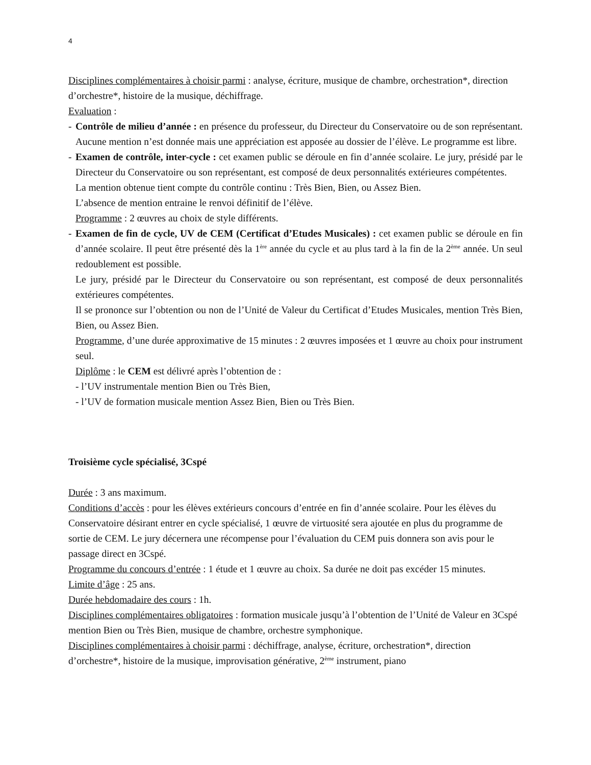4
Disciplines complémentaires à choisir parmi : analyse, écriture, musique de chambre, orchestration*, direction d’orchestre*, histoire de la musique, déchiffrage.
Evaluation :
- Contrôle de milieu d’année : en présence du professeur, du Directeur du Conservatoire ou de son représentant. Aucune mention n’est donnée mais une appréciation est apposée au dossier de l’élève. Le programme est libre.
- Examen de contrôle, inter-cycle : cet examen public se déroule en fin d’année scolaire. Le jury, présidé par le Directeur du Conservatoire ou son représentant, est composé de deux personnalités extérieures compétentes.
La mention obtenue tient compte du contrôle continu : Très Bien, Bien, ou Assez Bien.
L’absence de mention entraine le renvoi définitif de l’élève.
Programme : 2 œuvres au choix de style différents.
- Examen de fin de cycle, UV de CEM (Certificat d’Etudes Musicales) : cet examen public se déroule en fin d’année scolaire. Il peut être présenté dès la 1<sup>ère</sup> année du cycle et au plus tard à la fin de la 2<sup>ème</sup> année. Un seul redoublement est possible.
Le jury, présidé par le Directeur du Conservatoire ou son représentant, est composé de deux personnalités extérieures compétentes.
Il se prononce sur l’obtention ou non de l’Unité de Valeur du Certificat d’Etudes Musicales, mention Très Bien, Bien, ou Assez Bien.
Programme, d’une durée approximative de 15 minutes : 2 œuvres imposées et 1 œuvre au choix pour instrument seul.
Diplôme : le CEM est délivré après l’obtention de :
- l’UV instrumentale mention Bien ou Très Bien,
- l’UV de formation musicale mention Assez Bien, Bien ou Très Bien.
Troisième cycle spécialisé, 3Cspé
Durée : 3 ans maximum.
Conditions d’accès : pour les élèves extérieurs concours d’entrée en fin d’année scolaire. Pour les élèves du Conservatoire désirant entrer en cycle spécialisé, 1 œuvre de virtuosité sera ajoutée en plus du programme de sortie de CEM. Le jury décernera une récompense pour l’évaluation du CEM puis donnera son avis pour le passage direct en 3Cspé.
Programme du concours d’entrée : 1 étude et 1 œuvre au choix. Sa durée ne doit pas excéder 15 minutes.
Limite d’âge : 25 ans.
Durée hebdomadaire des cours : 1h.
Disciplines complémentaires obligatoires : formation musicale jusqu’à l’obtention de l’Unité de Valeur en 3Cspé mention Bien ou Très Bien, musique de chambre, orchestre symphonique.
Disciplines complémentaires à choisir parmi : déchiffrage, analyse, écriture, orchestration*, direction d’orchestre*, histoire de la musique, improvisation générative, 2<sup>ème</sup> instrument, piano